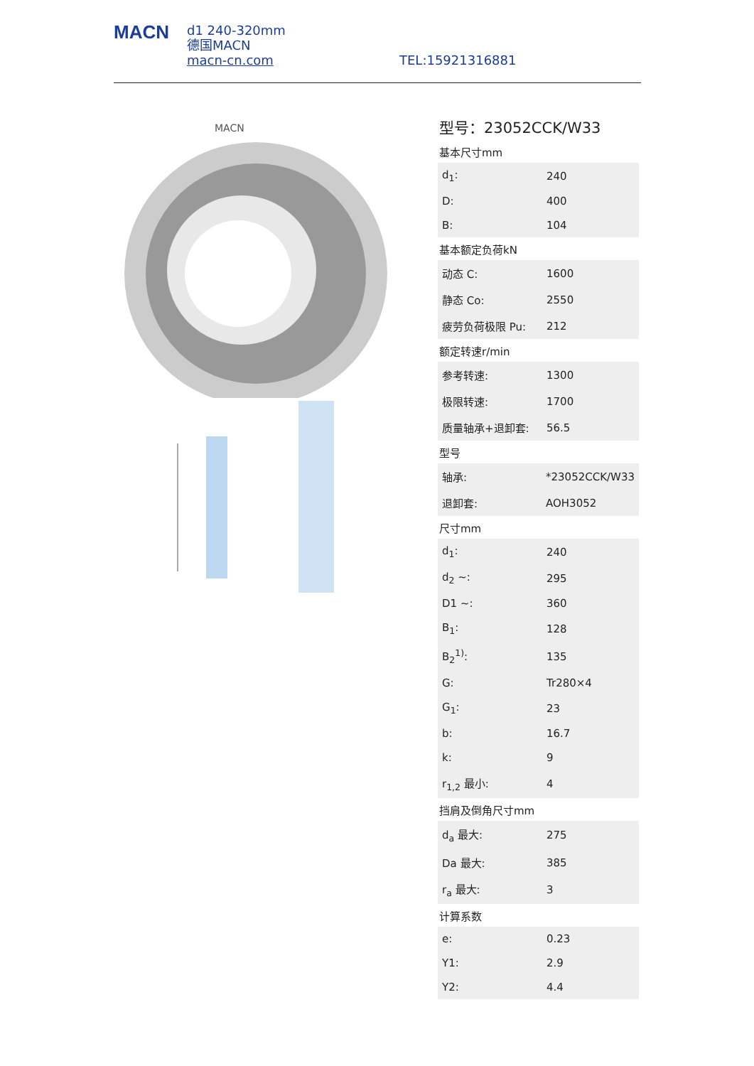MACN
d1 240-320mm
德国MACN
macn-cn.com
TEL:15921316881
MACN
型号：23052CCK/W33
基本尺寸mm
| d<sub>1</sub>: | 240 |
| D: | 400 |
| B: | 104 |
基本额定负荷kN
| 动态 C: | 1600 |
| 静态 Co: | 2550 |
| 疲劳负荷极限 Pu: | 212 |
额定转速r/min
| 参考转速: | 1300 |
| 极限转速: | 1700 |
| 质量轴承+退卸套: | 56.5 |
型号
| 轴承: | *23052CCK/W33 |
| 退卸套: | AOH3052 |
尺寸mm
| d<sub>1</sub>: | 240 |
| d<sub>2</sub> ~: | 295 |
| D1 ~: | 360 |
| B<sub>1</sub>: | 128 |
| B<sub>2</sub><sup>1)</sup>: | 135 |
| G: | Tr280×4 |
| G<sub>1</sub>: | 23 |
| b: | 16.7 |
| k: | 9 |
| r<sub>1,2</sub> 最小: | 4 |
挡肩及倒角尺寸mm
| d<sub>a</sub> 最大: | 275 |
| Da 最大: | 385 |
| r<sub>a</sub> 最大: | 3 |
计算系数
| e: | 0.23 |
| Y1: | 2.9 |
| Y2: | 4.4 |